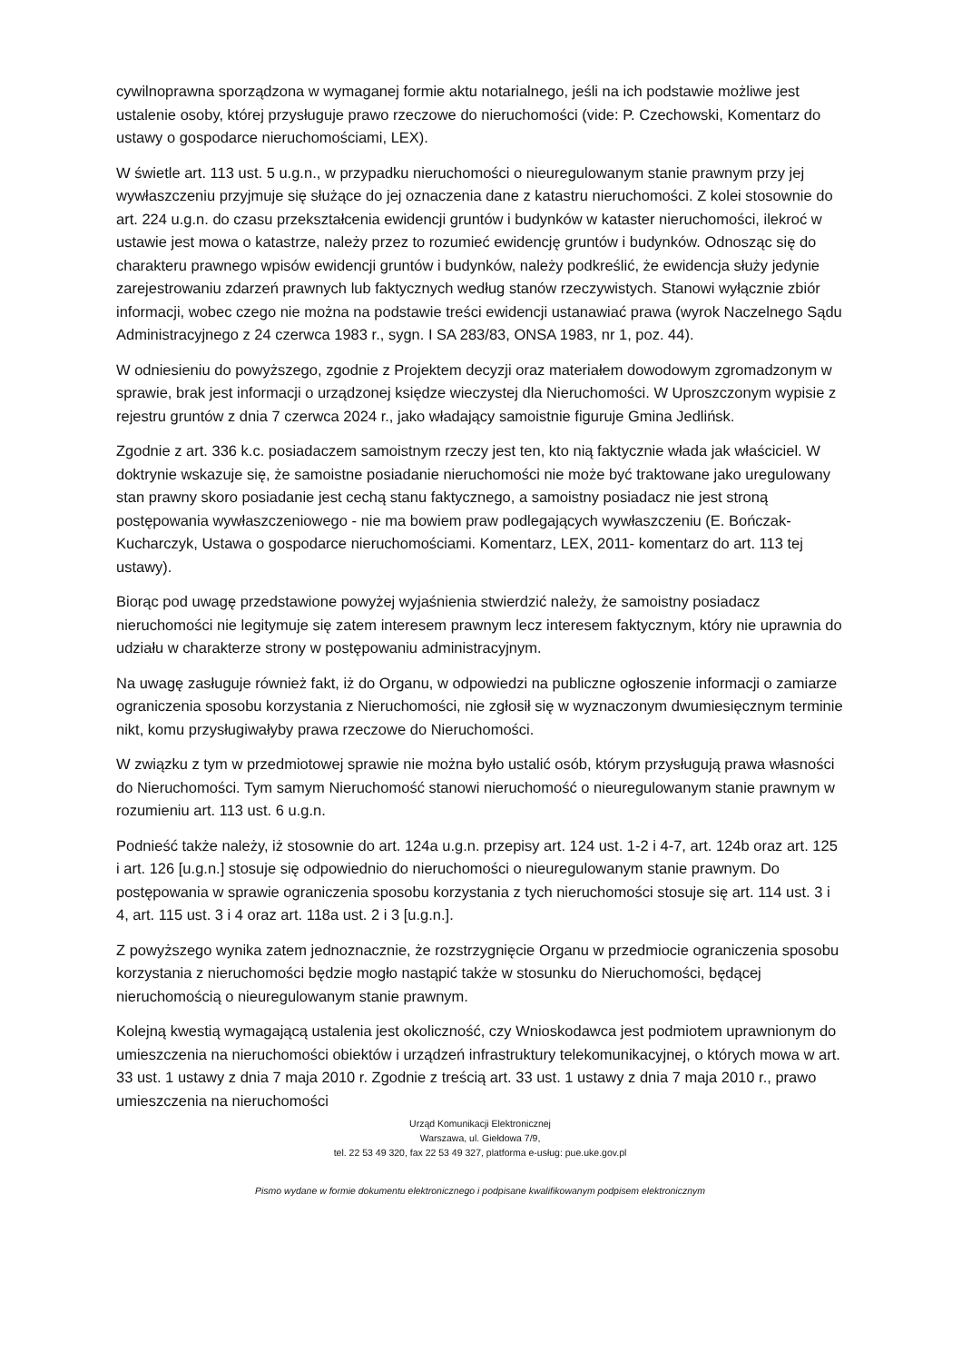cywilnoprawna sporządzona w wymaganej formie aktu notarialnego, jeśli na ich podstawie możliwe jest ustalenie osoby, której przysługuje prawo rzeczowe do nieruchomości (vide: P. Czechowski, Komentarz do ustawy o gospodarce nieruchomościami, LEX).
W świetle art. 113 ust. 5 u.g.n., w przypadku nieruchomości o nieuregulowanym stanie prawnym przy jej wywłaszczeniu przyjmuje się służące do jej oznaczenia dane z katastru nieruchomości. Z kolei stosownie do art. 224 u.g.n. do czasu przekształcenia ewidencji gruntów i budynków w kataster nieruchomości, ilekroć w ustawie jest mowa o katastrze, należy przez to rozumieć ewidencję gruntów i budynków. Odnosząc się do charakteru prawnego wpisów ewidencji gruntów i budynków, należy podkreślić, że ewidencja służy jedynie zarejestrowaniu zdarzeń prawnych lub faktycznych według stanów rzeczywistych. Stanowi wyłącznie zbiór informacji, wobec czego nie można na podstawie treści ewidencji ustanawiać prawa (wyrok Naczelnego Sądu Administracyjnego z 24 czerwca 1983 r., sygn. I SA 283/83, ONSA 1983, nr 1, poz. 44).
W odniesieniu do powyższego, zgodnie z Projektem decyzji oraz materiałem dowodowym zgromadzonym w sprawie, brak jest informacji o urządzonej księdze wieczystej dla Nieruchomości. W Uproszczonym wypisie z rejestru gruntów z dnia 7 czerwca 2024 r., jako władający samoistnie figuruje Gmina Jedlińsk.
Zgodnie z art. 336 k.c. posiadaczem samoistnym rzeczy jest ten, kto nią faktycznie włada jak właściciel. W doktrynie wskazuje się, że samoistne posiadanie nieruchomości nie może być traktowane jako uregulowany stan prawny skoro posiadanie jest cechą stanu faktycznego, a samoistny posiadacz nie jest stroną postępowania wywłaszczeniowego - nie ma bowiem praw podlegających wywłaszczeniu (E. Bończak- Kucharczyk, Ustawa o gospodarce nieruchomościami. Komentarz, LEX, 2011- komentarz do art. 113 tej ustawy).
Biorąc pod uwagę przedstawione powyżej wyjaśnienia stwierdzić należy, że samoistny posiadacz nieruchomości nie legitymuje się zatem interesem prawnym lecz interesem faktycznym, który nie uprawnia do udziału w charakterze strony w postępowaniu administracyjnym.
Na uwagę zasługuje również fakt, iż do Organu, w odpowiedzi na publiczne ogłoszenie informacji o zamiarze ograniczenia sposobu korzystania z Nieruchomości, nie zgłosił się w wyznaczonym dwumiesięcznym terminie nikt, komu przysługiwałyby prawa rzeczowe do Nieruchomości.
W związku z tym w przedmiotowej sprawie nie można było ustalić osób, którym przysługują prawa własności do Nieruchomości. Tym samym Nieruchomość stanowi nieruchomość o nieuregulowanym stanie prawnym w rozumieniu art. 113 ust. 6 u.g.n.
Podnieść także należy, iż stosownie do art. 124a u.g.n. przepisy art. 124 ust. 1-2 i 4-7, art. 124b oraz art. 125 i art. 126 [u.g.n.] stosuje się odpowiednio do nieruchomości o nieuregulowanym stanie prawnym. Do postępowania w sprawie ograniczenia sposobu korzystania z tych nieruchomości stosuje się art. 114 ust. 3 i 4, art. 115 ust. 3 i 4 oraz art. 118a ust. 2 i 3 [u.g.n.].
Z powyższego wynika zatem jednoznacznie, że rozstrzygnięcie Organu w przedmiocie ograniczenia sposobu korzystania z nieruchomości będzie mogło nastąpić także w stosunku do Nieruchomości, będącej nieruchomością o nieuregulowanym stanie prawnym.
Kolejną kwestią wymagającą ustalenia jest okoliczność, czy Wnioskodawca jest podmiotem uprawnionym do umieszczenia na nieruchomości obiektów i urządzeń infrastruktury telekomunikacyjnej, o których mowa w art. 33 ust. 1 ustawy z dnia 7 maja 2010 r. Zgodnie z treścią art. 33 ust. 1 ustawy z dnia 7 maja 2010 r., prawo umieszczenia na nieruchomości
Urząd Komunikacji Elektronicznej
Warszawa, ul. Giełdowa 7/9,
tel. 22 53 49 320, fax 22 53 49 327, platforma e-usług: pue.uke.gov.pl
Pismo wydane w formie dokumentu elektronicznego i podpisane kwalifikowanym podpisem elektronicznym